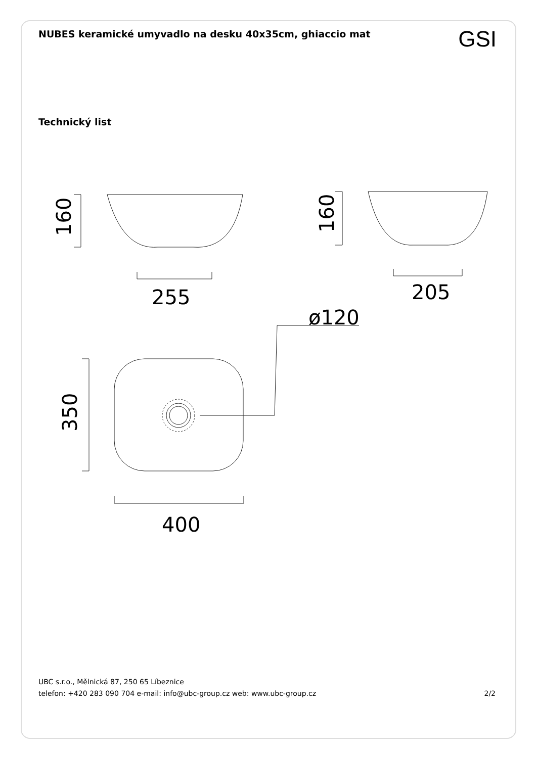NUBES keramické umyvadlo na desku 40x35cm, ghiaccio mat
GSI
Technický list
255
205
400
ø120
160
160
350
UBC s.r.o., Mělnická 87, 250 65 Líbeznice
telefon: +420 283 090 704 e-mail: info@ubc-group.cz web: www.ubc-group.cz 2/2